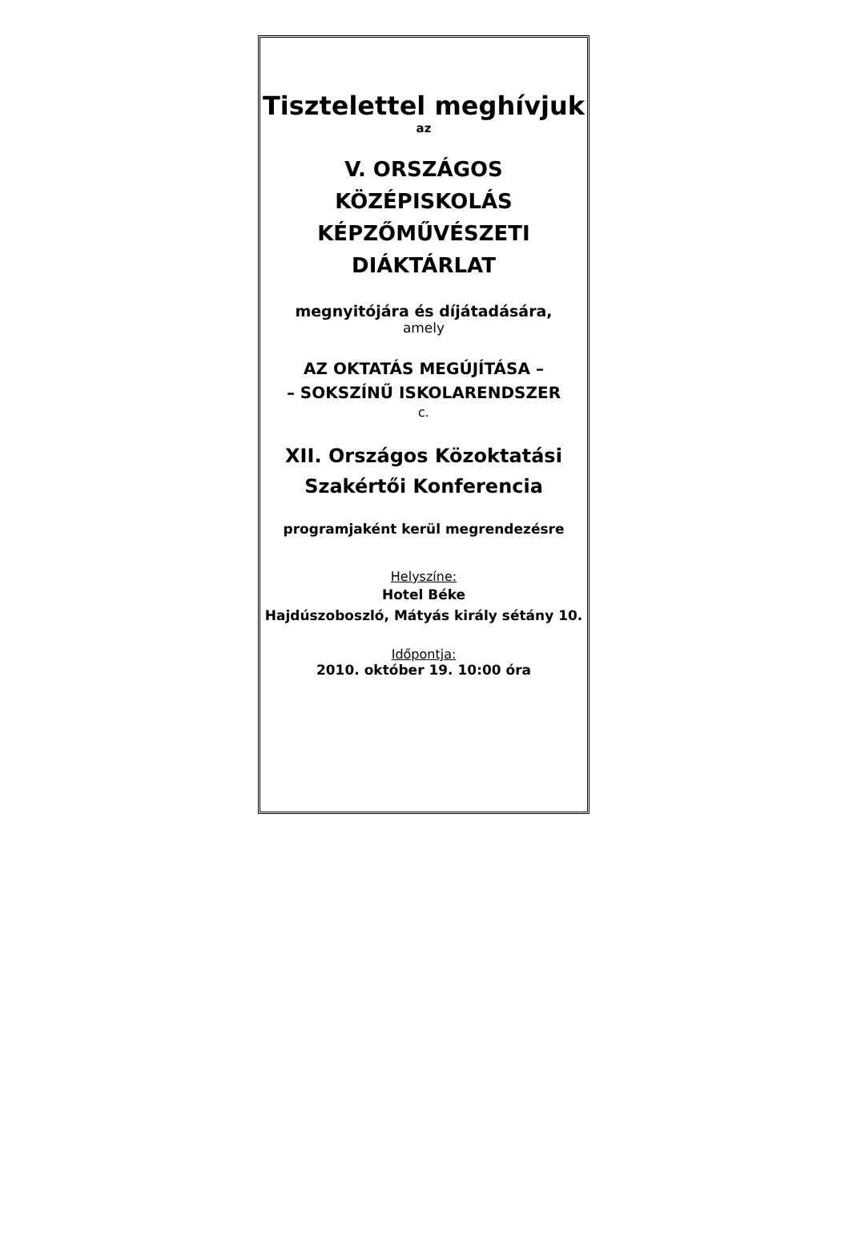Tisztelettel meghívjuk
az
V. ORSZÁGOS
KÖZÉPISKOLÁS
KÉPZŐMŰVÉSZETI
DIÁKTÁRLAT
megnyitójára és díjátadására,
amely
AZ OKTATÁS MEGÚJÍTÁSA –
– SOKSZÍNŰ ISKOLARENDSZER
c.
XII. Országos Közoktatási
Szakértői Konferencia
programjaként kerül megrendezésre
Helyszíne:
Hotel Béke
Hajdúszoboszló, Mátyás király sétány 10.
Időpontja:
2010. október 19. 10:00 óra